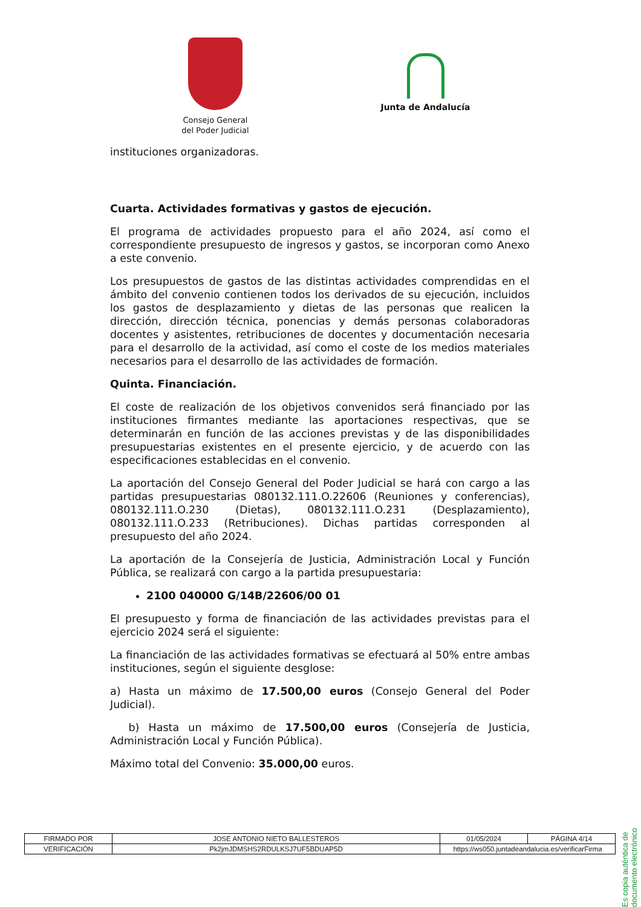Consejo General
del Poder Judicial
Junta de Andalucía
instituciones organizadoras.
Cuarta. Actividades formativas y gastos de ejecución.
El programa de actividades propuesto para el año 2024, así como el correspondiente presupuesto de ingresos y gastos, se incorporan como Anexo a este convenio.
Los presupuestos de gastos de las distintas actividades comprendidas en el ámbito del convenio contienen todos los derivados de su ejecución, incluidos los gastos de desplazamiento y dietas de las personas que realicen la dirección, dirección técnica, ponencias y demás personas colaboradoras docentes y asistentes, retribuciones de docentes y documentación necesaria para el desarrollo de la actividad, así como el coste de los medios materiales necesarios para el desarrollo de las actividades de formación.
Quinta. Financiación.
El coste de realización de los objetivos convenidos será financiado por las instituciones firmantes mediante las aportaciones respectivas, que se determinarán en función de las acciones previstas y de las disponibilidades presupuestarias existentes en el presente ejercicio, y de acuerdo con las especificaciones establecidas en el convenio.
La aportación del Consejo General del Poder Judicial se hará con cargo a las partidas presupuestarias 080132.111.O.22606 (Reuniones y conferencias), 080132.111.O.230 (Dietas), 080132.111.O.231 (Desplazamiento), 080132.111.O.233 (Retribuciones). Dichas partidas corresponden al presupuesto del año 2024.
La aportación de la Consejería de Justicia, Administración Local y Función Pública, se realizará con cargo a la partida presupuestaria:
2100 040000 G/14B/22606/00 01
El presupuesto y forma de financiación de las actividades previstas para el ejercicio 2024 será el siguiente:
La financiación de las actividades formativas se efectuará al 50% entre ambas instituciones, según el siguiente desglose:
a) Hasta un máximo de 17.500,00 euros (Consejo General del Poder Judicial).
b) Hasta un máximo de 17.500,00 euros (Consejería de Justicia, Administración Local y Función Pública).
Máximo total del Convenio: 35.000,00 euros.
Es copia auténtica de documento electrónico
| FIRMADO POR | JOSE ANTONIO NIETO BALLESTEROS | | 01/05/2024 | PÁGINA 4/14 |
| VERIFICACIÓN | Pk2jmJDMSHS2RDULKSJ7UF5BDUAP5D | https://ws050.juntadeandalucia.es/verificarFirma | | |